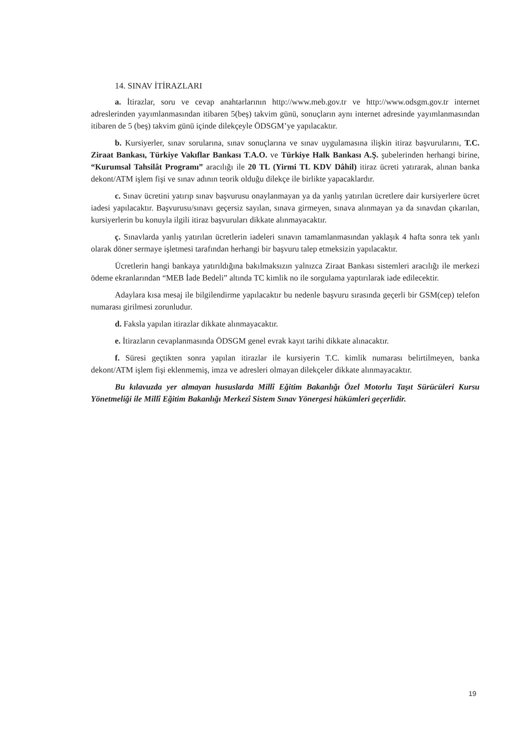14. SINAV İTİRAZLARI
a. İtirazlar, soru ve cevap anahtarlarının http://www.meb.gov.tr ve http://www.odsgm.gov.tr internet adreslerinden yayımlanmasından itibaren 5(beş) takvim günü, sonuçların aynı internet adresinde yayımlanmasından itibaren de 5 (beş) takvim günü içinde dilekçeyle ÖDSGM’ye yapılacaktır.
b. Kursiyerler, sınav sorularına, sınav sonuçlarına ve sınav uygulamasına ilişkin itiraz başvurularını, T.C. Ziraat Bankası, Türkiye Vakıflar Bankası T.A.O. ve Türkiye Halk Bankası A.Ş. şubelerinden herhangi birine, “Kurumsal Tahsilât Programı” aracılığı ile 20 TL (Yirmi TL KDV Dâhil) itiraz ücreti yatırarak, alınan banka dekont/ATM işlem fişi ve sınav adının teorik olduğu dilekçe ile birlikte yapacaklardır.
c. Sınav ücretini yatırıp sınav başvurusu onaylanmayan ya da yanlış yatırılan ücretlere dair kursiyerlere ücret iadesi yapılacaktır. Başvurusu/sınavı geçersiz sayılan, sınava girmeyen, sınava alınmayan ya da sınavdan çıkarılan, kursiyerlerin bu konuyla ilgili itiraz başvuruları dikkate alınmayacaktır.
ç. Sınavlarda yanlış yatırılan ücretlerin iadeleri sınavın tamamlanmasından yaklaşık 4 hafta sonra tek yanlı olarak döner sermaye işletmesi tarafından herhangi bir başvuru talep etmeksizin yapılacaktır.
Ücretlerin hangi bankaya yatırıldığına bakılmaksızın yalnızca Ziraat Bankası sistemleri aracılığı ile merkezi ödeme ekranlarından “MEB İade Bedeli” altında TC kimlik no ile sorgulama yaptırılarak iade edilecektir.
Adaylara kısa mesaj ile bilgilendirme yapılacaktır bu nedenle başvuru sırasında geçerli bir GSM(cep) telefon numarası girilmesi zorunludur.
d. Faksla yapılan itirazlar dikkate alınmayacaktır.
e. İtirazların cevaplanmasında ÖDSGM genel evrak kayıt tarihi dikkate alınacaktır.
f. Süresi geçtikten sonra yapılan itirazlar ile kursiyerin T.C. kimlik numarası belirtilmeyen, banka dekont/ATM işlem fişi eklenmemiş, imza ve adresleri olmayan dilekçeler dikkate alınmayacaktır.
Bu kılavuzda yer almayan hususlarda Millî Eğitim Bakanlığı Özel Motorlu Taşıt Sürücüleri Kursu Yönetmeliği ile Millî Eğitim Bakanlığı Merkezî Sistem Sınav Yönergesi hükümleri geçerlidir.
19